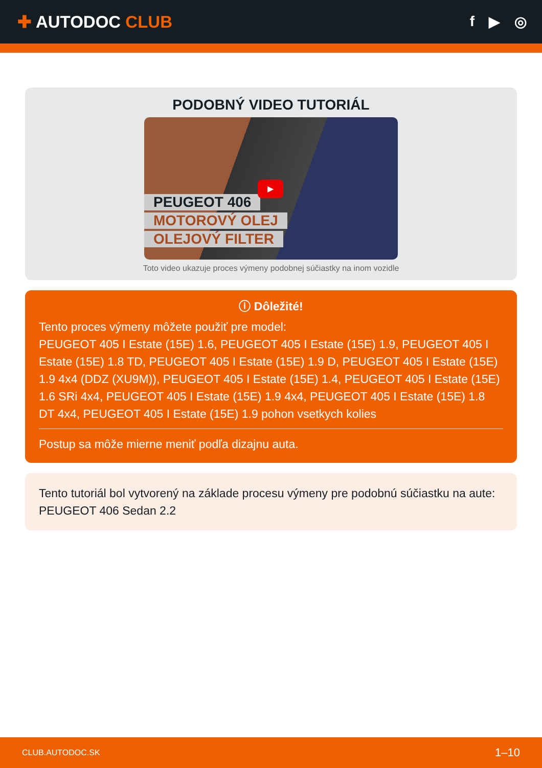✚ AUTODOC CLUB
f ▶ ◎
PODOBNÝ VIDEO TUTORIÁL
PEUGEOT 406
MOTOROVÝ OLEJ
OLEJOVÝ FILTER
▶
Toto video ukazuje proces výmeny podobnej súčiastky na inom vozidle
ⓘ Dôležité!
Tento proces výmeny môžete použiť pre model:
PEUGEOT 405 I Estate (15E) 1.6, PEUGEOT 405 I Estate (15E) 1.9, PEUGEOT 405 I Estate (15E) 1.8 TD, PEUGEOT 405 I Estate (15E) 1.9 D, PEUGEOT 405 I Estate (15E) 1.9 4x4 (DDZ (XU9M)), PEUGEOT 405 I Estate (15E) 1.4, PEUGEOT 405 I Estate (15E) 1.6 SRi 4x4, PEUGEOT 405 I Estate (15E) 1.9 4x4, PEUGEOT 405 I Estate (15E) 1.8 DT 4x4, PEUGEOT 405 I Estate (15E) 1.9 pohon vsetkych kolies
Postup sa môže mierne meniť podľa dizajnu auta.
Tento tutoriál bol vytvorený na základe procesu výmeny pre podobnú súčiastku na aute: PEUGEOT 406 Sedan 2.2
CLUB.AUTODOC.SK 1–10